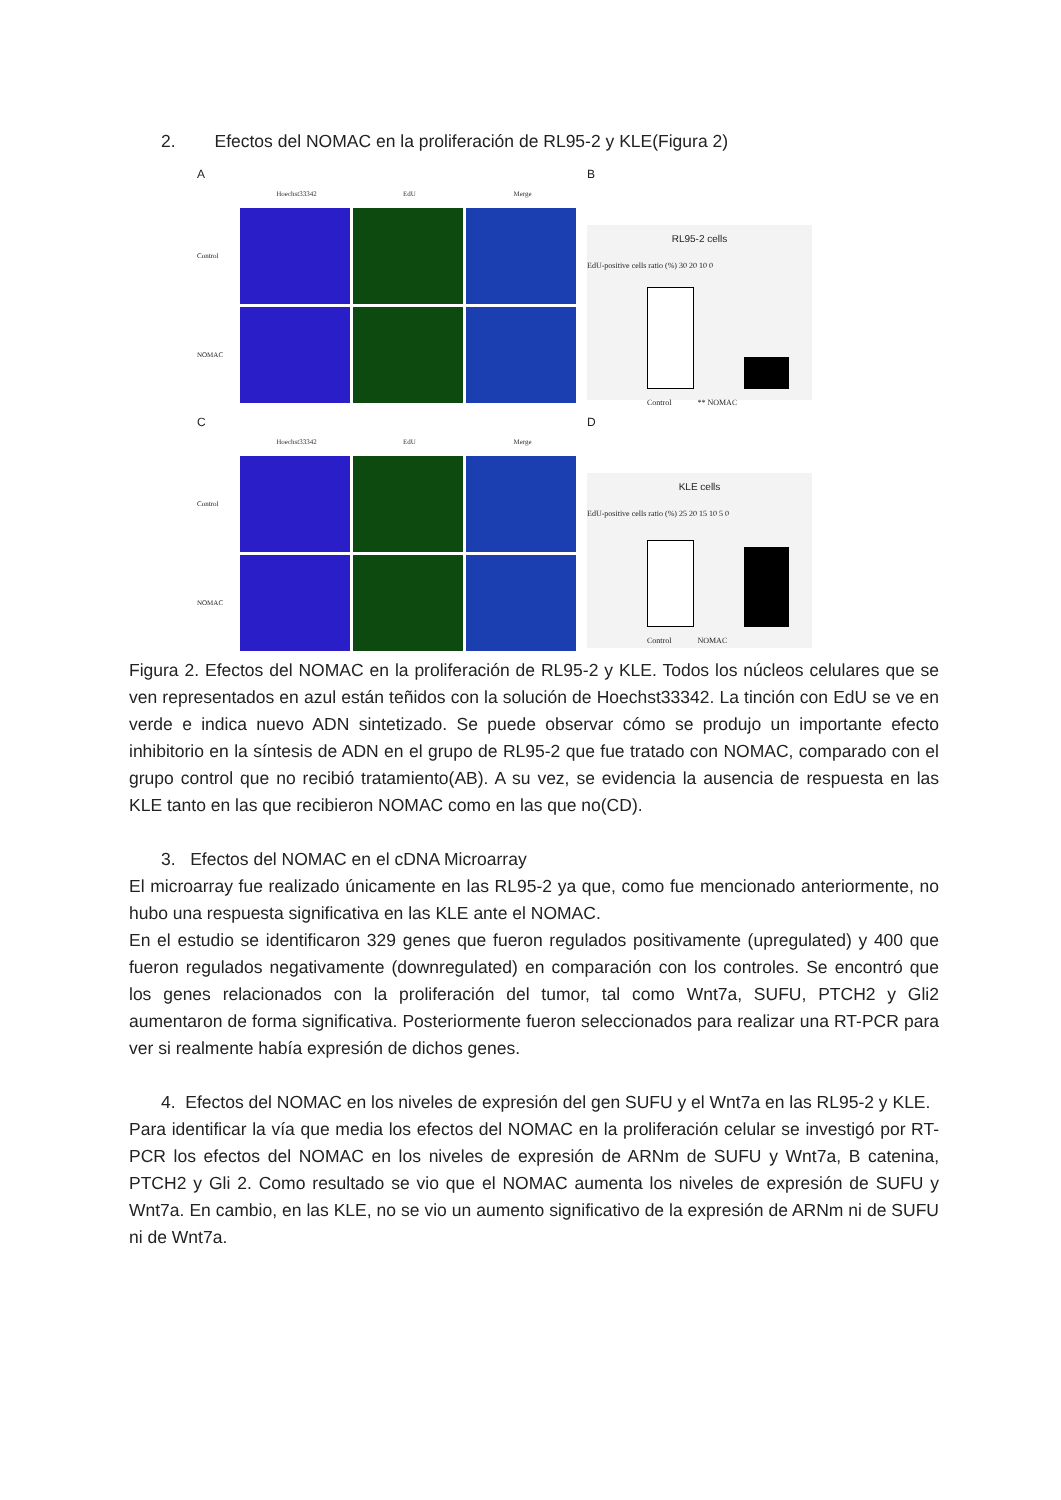2. Efectos del NOMAC en la proliferación de RL95-2 y KLE(Figura 2)
A
Hoechst33342 EdU Merge
Control
NOMAC
B
RL95-2 cells
EdU-positive cells ratio (%) 30 20 10 0
Control ** NOMAC
C
Hoechst33342 EdU Merge
Control
NOMAC
D
KLE cells
EdU-positive cells ratio (%) 25 20 15 10 5 0
Control NOMAC
Figura 2. Efectos del NOMAC en la proliferación de RL95-2 y KLE. Todos los núcleos celulares que se ven representados en azul están teñidos con la solución de Hoechst33342. La tinción con EdU se ve en verde e indica nuevo ADN sintetizado. Se puede observar cómo se produjo un importante efecto inhibitorio en la síntesis de ADN en el grupo de RL95-2 que fue tratado con NOMAC, comparado con el grupo control que no recibió tratamiento(AB). A su vez, se evidencia la ausencia de respuesta en las KLE tanto en las que recibieron NOMAC como en las que no(CD).
3. Efectos del NOMAC en el cDNA Microarray
El microarray fue realizado únicamente en las RL95-2 ya que, como fue mencionado anteriormente, no hubo una respuesta significativa en las KLE ante el NOMAC.
En el estudio se identificaron 329 genes que fueron regulados positivamente (upregulated) y 400 que fueron regulados negativamente (downregulated) en comparación con los controles. Se encontró que los genes relacionados con la proliferación del tumor, tal como Wnt7a, SUFU, PTCH2 y Gli2 aumentaron de forma significativa. Posteriormente fueron seleccionados para realizar una RT-PCR para ver si realmente había expresión de dichos genes.
4. Efectos del NOMAC en los niveles de expresión del gen SUFU y el Wnt7a en las RL95-2 y KLE.
Para identificar la vía que media los efectos del NOMAC en la proliferación celular se investigó por RT-PCR los efectos del NOMAC en los niveles de expresión de ARNm de SUFU y Wnt7a, B catenina, PTCH2 y Gli 2. Como resultado se vio que el NOMAC aumenta los niveles de expresión de SUFU y Wnt7a. En cambio, en las KLE, no se vio un aumento significativo de la expresión de ARNm ni de SUFU ni de Wnt7a.